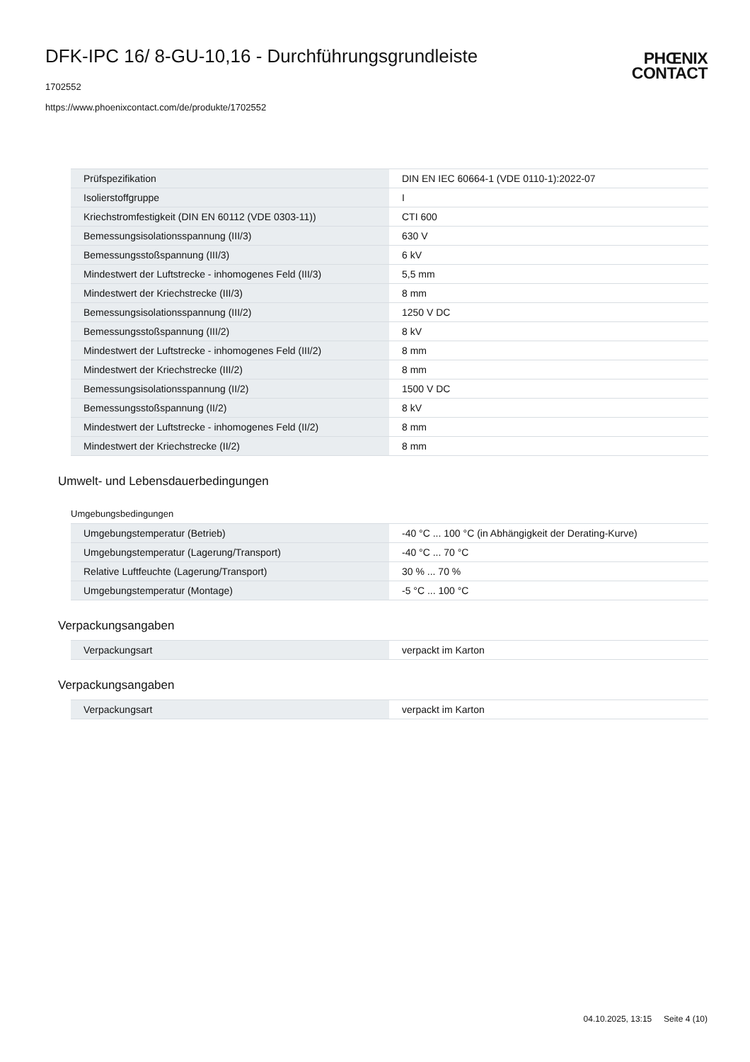DFK-IPC 16/ 8-GU-10,16 - Durchführungsgrundleiste
1702552
https://www.phoenixcontact.com/de/produkte/1702552
PHŒNIX
CONTACT
| Prüfspezifikation | DIN EN IEC 60664-1 (VDE 0110-1):2022-07 |
| Isolierstoffgruppe | I |
| Kriechstromfestigkeit (DIN EN 60112 (VDE 0303-11)) | CTI 600 |
| Bemessungsisolationsspannung (III/3) | 630 V |
| Bemessungsstoßspannung (III/3) | 6 kV |
| Mindestwert der Luftstrecke - inhomogenes Feld (III/3) | 5,5 mm |
| Mindestwert der Kriechstrecke (III/3) | 8 mm |
| Bemessungsisolationsspannung (III/2) | 1250 V DC |
| Bemessungsstoßspannung (III/2) | 8 kV |
| Mindestwert der Luftstrecke - inhomogenes Feld (III/2) | 8 mm |
| Mindestwert der Kriechstrecke (III/2) | 8 mm |
| Bemessungsisolationsspannung (II/2) | 1500 V DC |
| Bemessungsstoßspannung (II/2) | 8 kV |
| Mindestwert der Luftstrecke - inhomogenes Feld (II/2) | 8 mm |
| Mindestwert der Kriechstrecke (II/2) | 8 mm |
Umwelt- und Lebensdauerbedingungen
Umgebungsbedingungen
| Umgebungstemperatur (Betrieb) | -40 °C ... 100 °C (in Abhängigkeit der Derating-Kurve) |
| Umgebungstemperatur (Lagerung/Transport) | -40 °C ... 70 °C |
| Relative Luftfeuchte (Lagerung/Transport) | 30 % ... 70 % |
| Umgebungstemperatur (Montage) | -5 °C ... 100 °C |
Verpackungsangaben
| Verpackungsart | verpackt im Karton |
Verpackungsangaben
| Verpackungsart | verpackt im Karton |
04.10.2025, 13:15 Seite 4 (10)